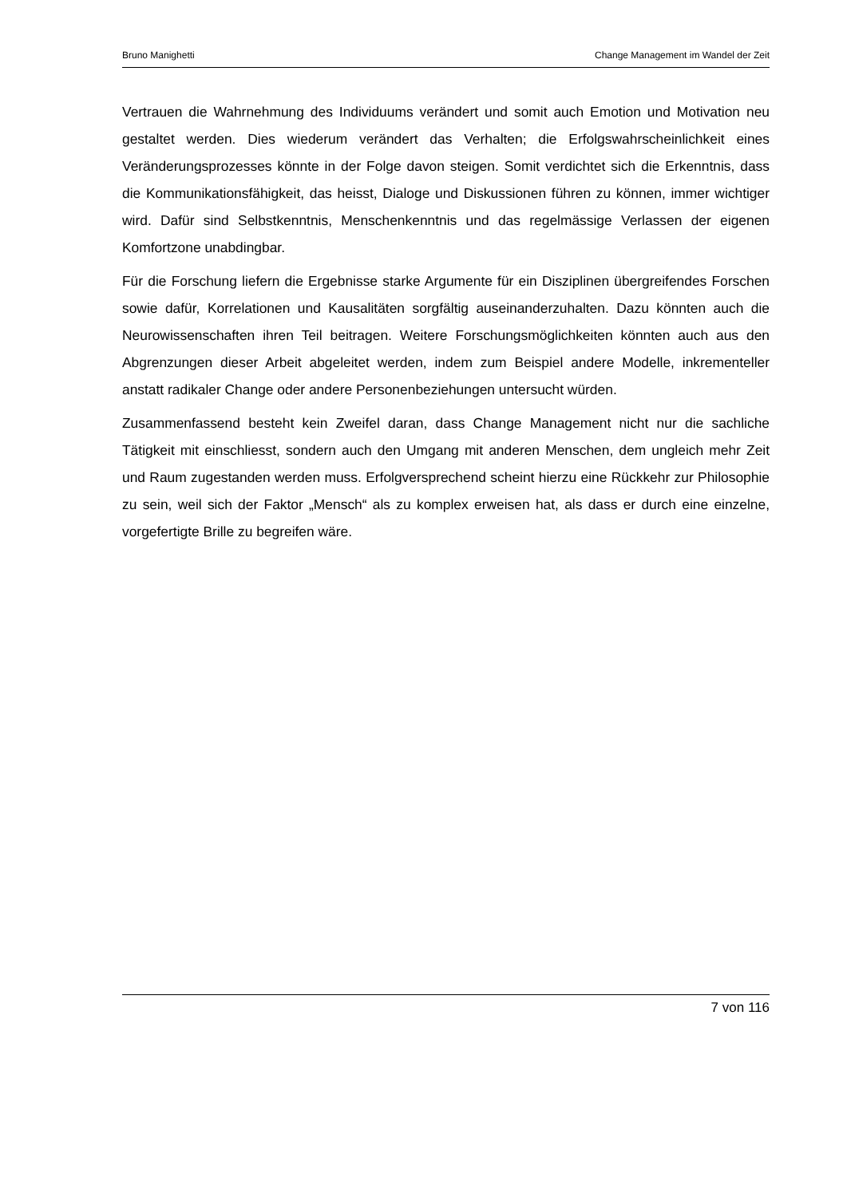Bruno Manighetti Change Management im Wandel der Zeit
Vertrauen die Wahrnehmung des Individuums verändert und somit auch Emotion und Motivation neu gestaltet werden. Dies wiederum verändert das Verhalten; die Erfolgswahrscheinlichkeit eines Veränderungsprozesses könnte in der Folge davon steigen. Somit verdichtet sich die Erkenntnis, dass die Kommunikationsfähigkeit, das heisst, Dialoge und Diskussionen führen zu können, immer wichtiger wird. Dafür sind Selbstkenntnis, Menschenkenntnis und das regelmässige Verlassen der eigenen Komfortzone unabdingbar.
Für die Forschung liefern die Ergebnisse starke Argumente für ein Disziplinen übergreifendes Forschen sowie dafür, Korrelationen und Kausalitäten sorgfältig auseinanderzuhalten. Dazu könnten auch die Neurowissenschaften ihren Teil beitragen. Weitere Forschungsmöglichkeiten könnten auch aus den Abgrenzungen dieser Arbeit abgeleitet werden, indem zum Beispiel andere Modelle, inkrementeller anstatt radikaler Change oder andere Personenbeziehungen untersucht würden.
Zusammenfassend besteht kein Zweifel daran, dass Change Management nicht nur die sachliche Tätigkeit mit einschliesst, sondern auch den Umgang mit anderen Menschen, dem ungleich mehr Zeit und Raum zugestanden werden muss. Erfolgversprechend scheint hierzu eine Rückkehr zur Philosophie zu sein, weil sich der Faktor „Mensch“ als zu komplex erweisen hat, als dass er durch eine einzelne, vorgefertigte Brille zu begreifen wäre.
7 von 116